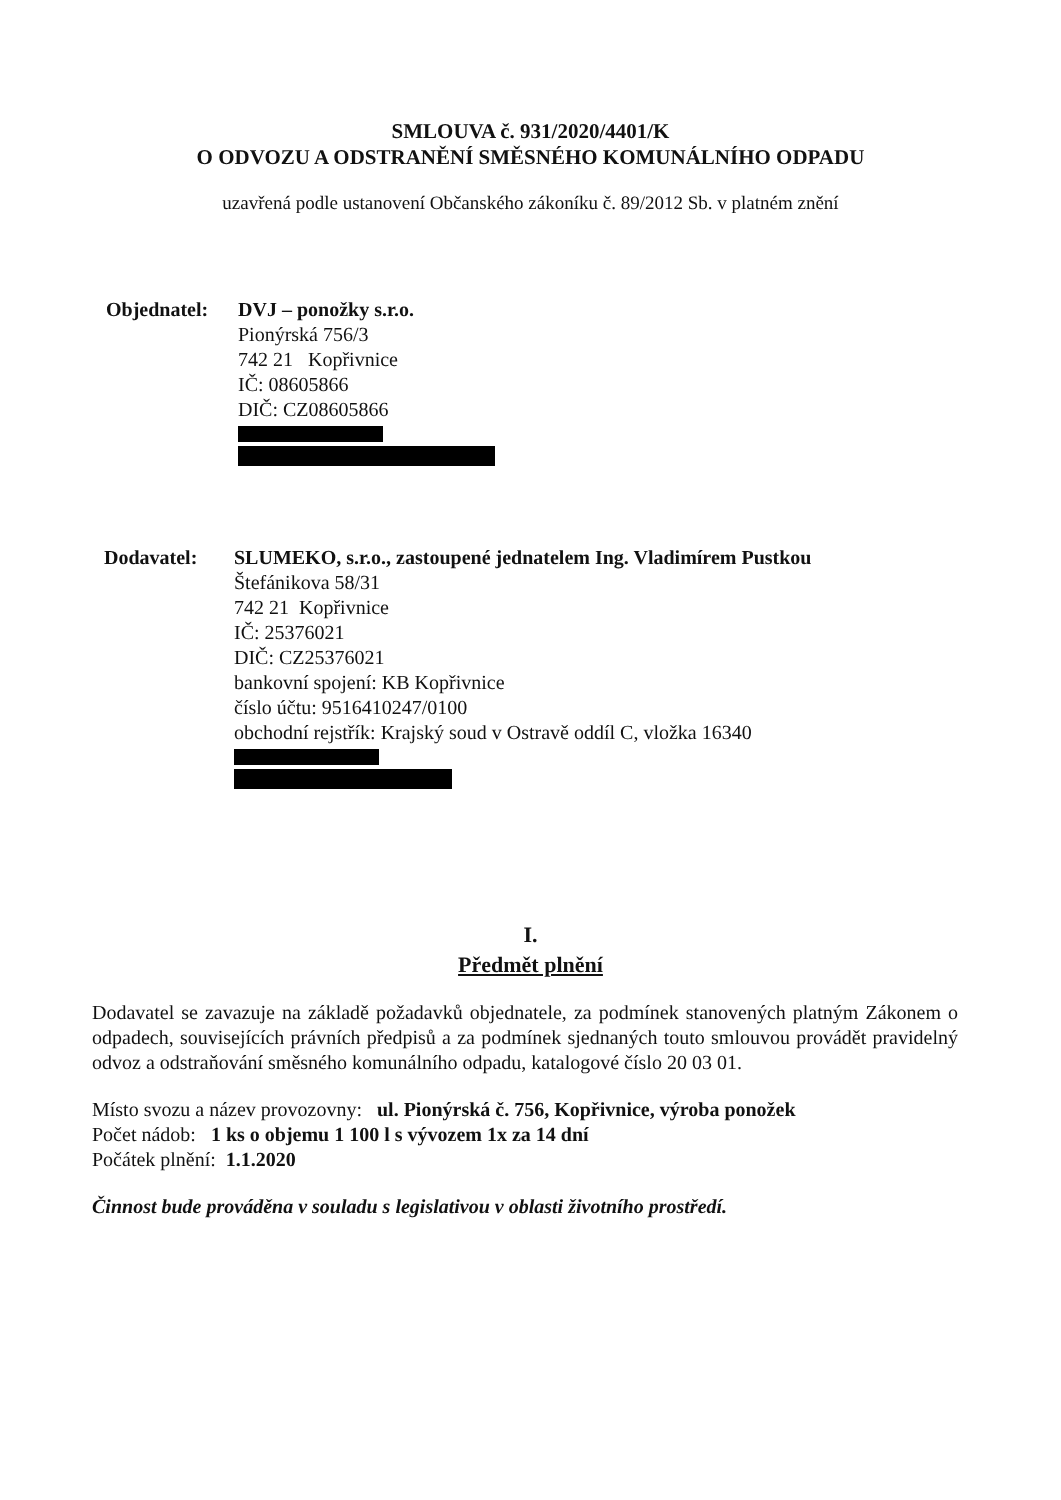SMLOUVA č. 931/2020/4401/K
O ODVOZU A ODSTRANĚNÍ SMĚSNÉHO KOMUNÁLNÍHO ODPADU
uzavřená podle ustanovení Občanského zákoníku č. 89/2012 Sb. v platném znění
Objednatel: DVJ – ponožky s.r.o.
Pionýrská 756/3
742 21 Kopřivnice
IČ: 08605866
DIČ: CZ08605866
Dodavatel: SLUMEKO, s.r.o., zastoupené jednatelem Ing. Vladimírem Pustkou
Štefánikova 58/31
742 21 Kopřivnice
IČ: 25376021
DIČ: CZ25376021
bankovní spojení: KB Kopřivnice
číslo účtu: 9516410247/0100
obchodní rejstřík: Krajský soud v Ostravě oddíl C, vložka 16340
I.
Předmět plnění
Dodavatel se zavazuje na základě požadavků objednatele, za podmínek stanovených platným Zákonem o odpadech, souvisejících právních předpisů a za podmínek sjednaných touto smlouvou provádět pravidelný odvoz a odstraňování směsného komunálního odpadu, katalogové číslo 20 03 01.
Místo svozu a název provozovny: ul. Pionýrská č. 756, Kopřivnice, výroba ponožek
Počet nádob: 1 ks o objemu 1 100 l s vývozem 1x za 14 dní
Počátek plnění: 1.1.2020
Činnost bude prováděna v souladu s legislativou v oblasti životního prostředí.